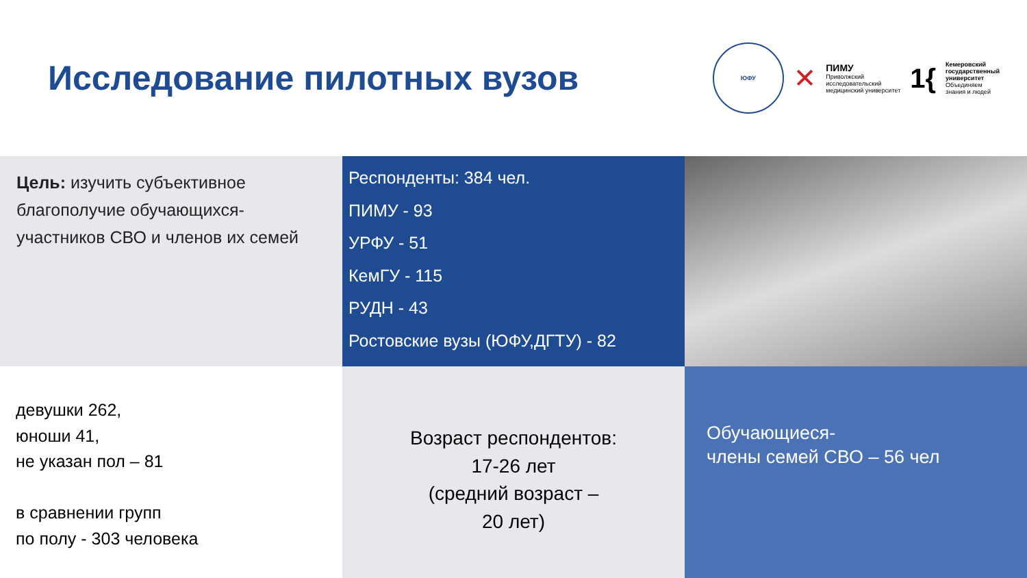Исследование пилотных вузов
ЮФУ
✕
ПИМУ
Приволжский
исследовательский
медицинский университет
1{
Кемеровский
государственный
университет
Объединяем
знания и людей
Цель: изучить субъективное благополучие обучающихся-участников СВО и членов их семей
Респонденты: 384 чел.
ПИМУ - 93
УРФУ - 51
КемГУ - 115
РУДН - 43
Ростовские вузы (ЮФУ,ДГТУ) - 82
девушки 262,
юноши 41,
не указан пол – 81
в сравнении групп
по полу - 303 человека
Возраст респондентов:
17-26 лет
(средний возраст –
20 лет)
Обучающиеся-
члены семей СВО – 56 чел